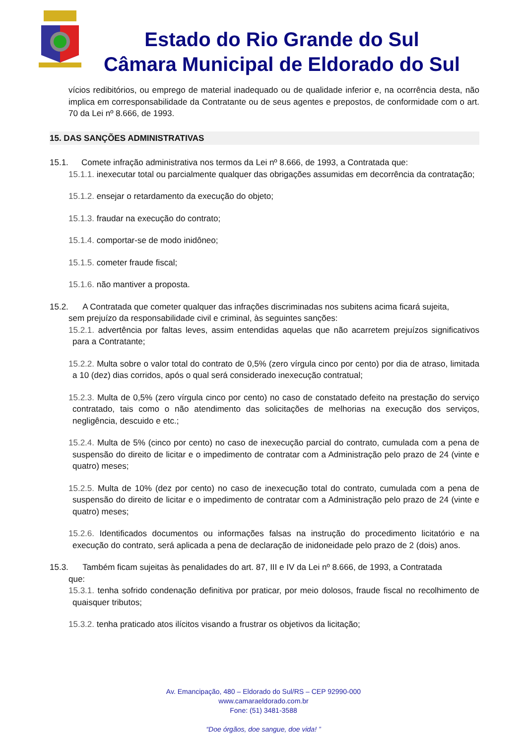Estado do Rio Grande do Sul
Câmara Municipal de Eldorado do Sul
vícios redibitórios, ou emprego de material inadequado ou de qualidade inferior e, na ocorrência desta, não implica em corresponsabilidade da Contratante ou de seus agentes e prepostos, de conformidade com o art. 70 da Lei nº 8.666, de 1993.
15. DAS SANÇÕES ADMINISTRATIVAS
15.1. Comete infração administrativa nos termos da Lei nº 8.666, de 1993, a Contratada que:
15.1.1. inexecutar total ou parcialmente qualquer das obrigações assumidas em decorrência da contratação;
15.1.2. ensejar o retardamento da execução do objeto;
15.1.3. fraudar na execução do contrato;
15.1.4. comportar-se de modo inidôneo;
15.1.5. cometer fraude fiscal;
15.1.6. não mantiver a proposta.
15.2. A Contratada que cometer qualquer das infrações discriminadas nos subitens acima ficará sujeita,
sem prejuízo da responsabilidade civil e criminal, às seguintes sanções:
15.2.1. advertência por faltas leves, assim entendidas aquelas que não acarretem prejuízos significativos para a Contratante;
15.2.2. Multa sobre o valor total do contrato de 0,5% (zero vírgula cinco por cento) por dia de atraso, limitada a 10 (dez) dias corridos, após o qual será considerado inexecução contratual;
15.2.3. Multa de 0,5% (zero vírgula cinco por cento) no caso de constatado defeito na prestação do serviço contratado, tais como o não atendimento das solicitações de melhorias na execução dos serviços, negligência, descuido e etc.;
15.2.4. Multa de 5% (cinco por cento) no caso de inexecução parcial do contrato, cumulada com a pena de suspensão do direito de licitar e o impedimento de contratar com a Administração pelo prazo de 24 (vinte e quatro) meses;
15.2.5. Multa de 10% (dez por cento) no caso de inexecução total do contrato, cumulada com a pena de suspensão do direito de licitar e o impedimento de contratar com a Administração pelo prazo de 24 (vinte e quatro) meses;
15.2.6. Identificados documentos ou informações falsas na instrução do procedimento licitatório e na execução do contrato, será aplicada a pena de declaração de inidoneidade pelo prazo de 2 (dois) anos.
15.3. Também ficam sujeitas às penalidades do art. 87, III e IV da Lei nº 8.666, de 1993, a Contratada
que:
15.3.1. tenha sofrido condenação definitiva por praticar, por meio dolosos, fraude fiscal no recolhimento de quaisquer tributos;
15.3.2. tenha praticado atos ilícitos visando a frustrar os objetivos da licitação;
Av. Emancipação, 480 – Eldorado do Sul/RS – CEP 92990-000
www.camaraeldorado.com.br
Fone: (51) 3481-3588
“Doe órgãos, doe sangue, doe vida! ”